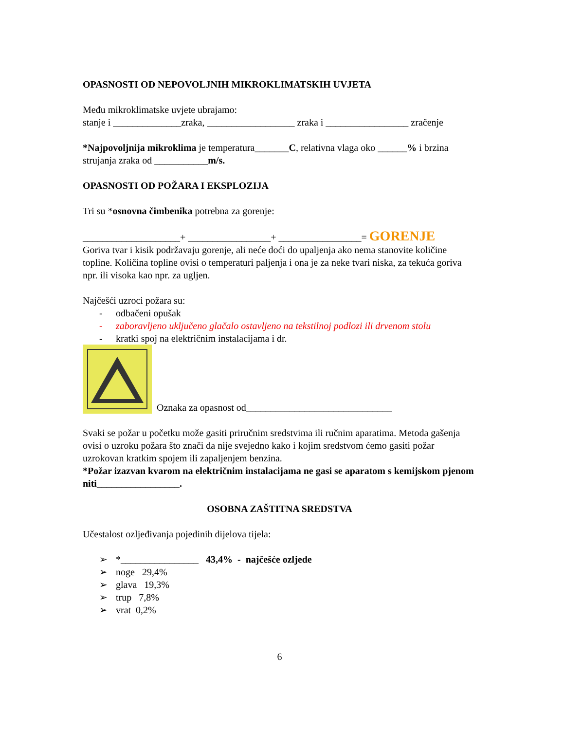OPASNOSTI OD NEPOVOLJNIH MIKROKLIMATSKIH UVJETA
Među mikroklimatske uvjete ubrajamo:
stanje i ______________zraka, __________________ zraka i _________________ zračenje
*Najpovoljnija mikroklima je temperatura_______C, relativna vlaga oko ______% i brzina strujanja zraka od ___________m/s.
OPASNOSTI OD POŽARA I EKSPLOZIJA
Tri su *osnovna čimbenika potrebna za gorenje:
____________________+ _________________+ _________________= GORENJE
Goriva tvar i kisik podržavaju gorenje, ali neće doći do upaljenja ako nema stanovite količine topline. Količina topline ovisi o temperaturi paljenja i ona je za neke tvari niska, za tekuća goriva npr. ili visoka kao npr. za ugljen.
Najčešći uzroci požara su:
- odbačeni opušak
- zaboravljeno uključeno glačalo ostavljeno na tekstilnoj podlozi ili drvenom stolu
- kratki spoj na električnim instalacijama i dr.
Oznaka za opasnost od______________________________
Svaki se požar u početku može gasiti priručnim sredstvima ili ručnim aparatima. Metoda gašenja ovisi o uzroku požara što znači da nije svejedno kako i kojim sredstvom ćemo gasiti požar uzrokovan kratkim spojem ili zapaljenjem benzina.
*Požar izazvan kvarom na električnim instalacijama ne gasi se aparatom s kemijskom pjenom niti_________________.
OSOBNA ZAŠTITNA SREDSTVA
Učestalost ozljeđivanja pojedinih dijelova tijela:
➢ *________________ 43,4% - najčešće ozljede
➢ noge 29,4%
➢ glava 19,3%
➢ trup 7,8%
➢ vrat 0,2%
6